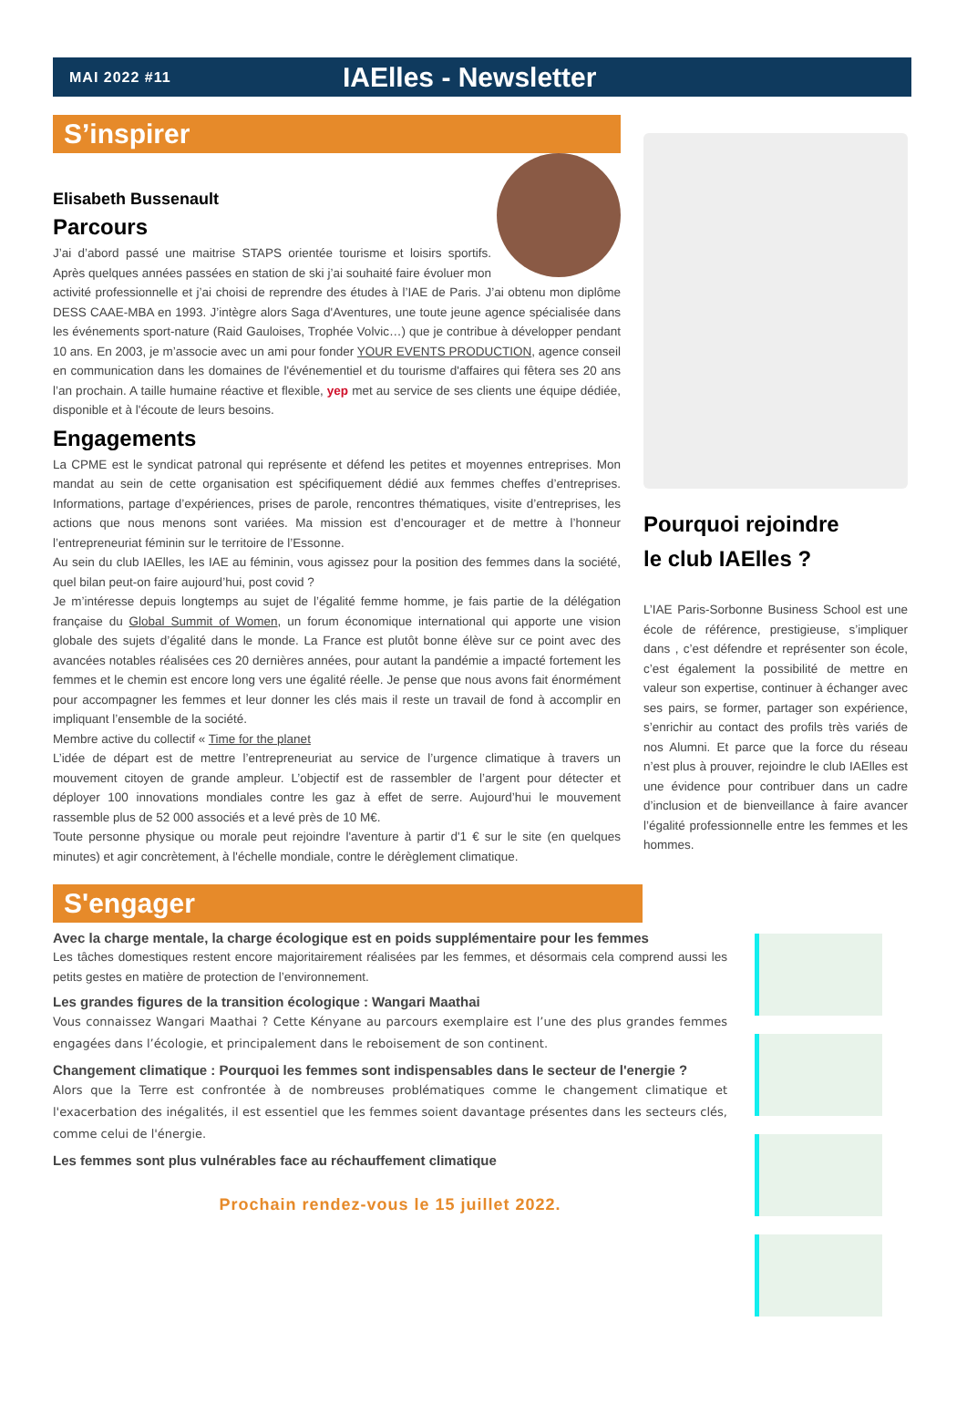MAI 2022 #11 IAElles - Newsletter
S’inspirer
Elisabeth Bussenault
Parcours
J’ai d’abord passé une maitrise STAPS orientée tourisme et loisirs sportifs. Après quelques années passées en station de ski j’ai souhaité faire évoluer mon activité professionnelle et j’ai choisi de reprendre des études à l’IAE de Paris. J’ai obtenu mon diplôme DESS CAAE-MBA en 1993. J’intègre alors Saga d'Aventures, une toute jeune agence spécialisée dans les événements sport-nature (Raid Gauloises, Trophée Volvic…) que je contribue à développer pendant 10 ans. En 2003, je m’associe avec un ami pour fonder YOUR EVENTS PRODUCTION, agence conseil en communication dans les domaines de l'événementiel et du tourisme d'affaires qui fêtera ses 20 ans l’an prochain. A taille humaine réactive et flexible, yep met au service de ses clients une équipe dédiée, disponible et à l'écoute de leurs besoins.
Engagements
La CPME est le syndicat patronal qui représente et défend les petites et moyennes entreprises. Mon mandat au sein de cette organisation est spécifiquement dédié aux femmes cheffes d’entreprises. Informations, partage d’expériences, prises de parole, rencontres thématiques, visite d’entreprises, les actions que nous menons sont variées. Ma mission est d’encourager et de mettre à l’honneur l’entrepreneuriat féminin sur le territoire de l’Essonne.
Au sein du club IAElles, les IAE au féminin, vous agissez pour la position des femmes dans la société, quel bilan peut-on faire aujourd’hui, post covid ?
Je m’intéresse depuis longtemps au sujet de l’égalité femme homme, je fais partie de la délégation française du Global Summit of Women, un forum économique international qui apporte une vision globale des sujets d’égalité dans le monde. La France est plutôt bonne élève sur ce point avec des avancées notables réalisées ces 20 dernières années, pour autant la pandémie a impacté fortement les femmes et le chemin est encore long vers une égalité réelle. Je pense que nous avons fait énormément pour accompagner les femmes et leur donner les clés mais il reste un travail de fond à accomplir en impliquant l’ensemble de la société.
Membre active du collectif « Time for the planet
L’idée de départ est de mettre l’entrepreneuriat au service de l’urgence climatique à travers un mouvement citoyen de grande ampleur. L’objectif est de rassembler de l’argent pour détecter et déployer 100 innovations mondiales contre les gaz à effet de serre. Aujourd’hui le mouvement rassemble plus de 52 000 associés et a levé près de 10 M€.
Toute personne physique ou morale peut rejoindre l'aventure à partir d'1 € sur le site (en quelques minutes) et agir concrètement, à l'échelle mondiale, contre le dérèglement climatique.
Pourquoi rejoindre
le club IAElles ?
L’IAE Paris-Sorbonne Business School est une école de référence, prestigieuse, s’impliquer dans , c’est défendre et représenter son école, c’est également la possibilité de mettre en valeur son expertise, continuer à échanger avec ses pairs, se former, partager son expérience, s’enrichir au contact des profils très variés de nos Alumni. Et parce que la force du réseau n’est plus à prouver, rejoindre le club IAElles est une évidence pour contribuer dans un cadre d’inclusion et de bienveillance à faire avancer l’égalité professionnelle entre les femmes et les hommes.
S'engager
Avec la charge mentale, la charge écologique est en poids supplémentaire pour les femmes
Les tâches domestiques restent encore majoritairement réalisées par les femmes, et désormais cela comprend aussi les petits gestes en matière de protection de l’environnement.
Les grandes figures de la transition écologique : Wangari Maathai
Vous connaissez Wangari Maathai ? Cette Kényane au parcours exemplaire est l’une des plus grandes femmes engagées dans l’écologie, et principalement dans le reboisement de son continent.
Changement climatique : Pourquoi les femmes sont indispensables dans le secteur de l'energie ?
Alors que la Terre est confrontée à de nombreuses problématiques comme le changement climatique et l'exacerbation des inégalités, il est essentiel que les femmes soient davantage présentes dans les secteurs clés, comme celui de l'énergie.
Les femmes sont plus vulnérables face au réchauffement climatique
Prochain rendez-vous le 15 juillet 2022.